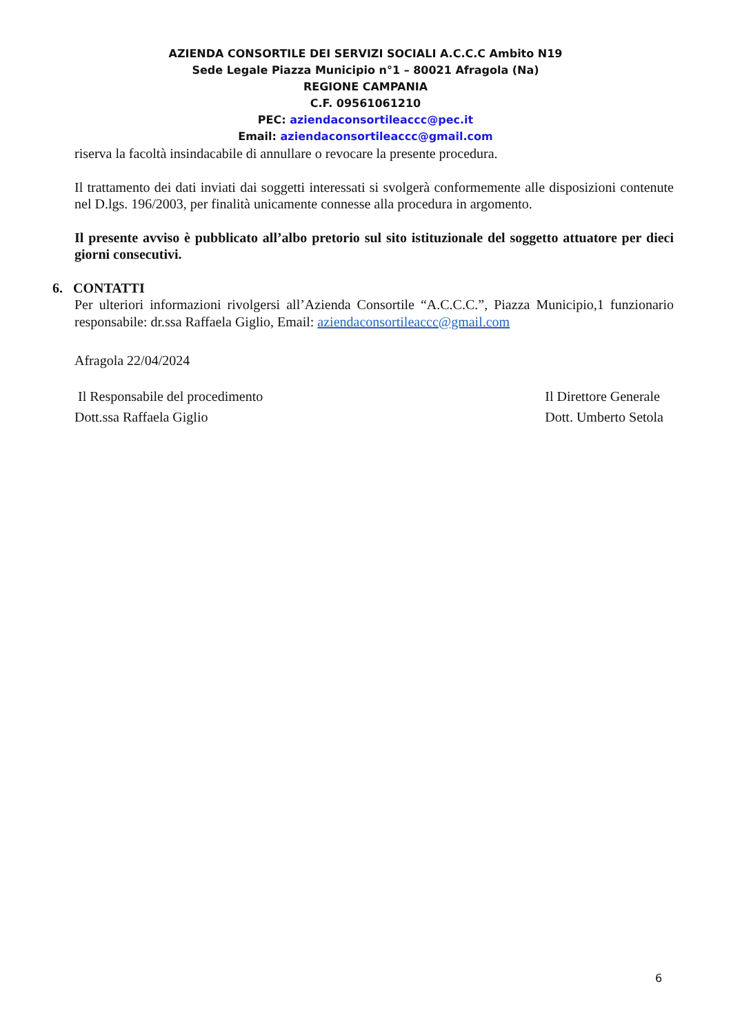AZIENDA CONSORTILE DEI SERVIZI SOCIALI A.C.C.C Ambito N19
Sede Legale Piazza Municipio n°1 – 80021 Afragola (Na)
REGIONE CAMPANIA
C.F. 09561061210
PEC: aziendaconsortileaccc@pec.it
Email: aziendaconsortileaccc@gmail.com
riserva la facoltà insindacabile di annullare o revocare la presente procedura.
Il trattamento dei dati inviati dai soggetti interessati si svolgerà conformemente alle disposizioni contenute nel D.lgs. 196/2003, per finalità unicamente connesse alla procedura in argomento.
Il presente avviso è pubblicato all’albo pretorio sul sito istituzionale del soggetto attuatore per dieci giorni consecutivi.
6. CONTATTI
Per ulteriori informazioni rivolgersi all’Azienda Consortile “A.C.C.C.”, Piazza Municipio,1 funzionario responsabile: dr.ssa Raffaela Giglio, Email: aziendaconsortileaccc@gmail.com
Afragola 22/04/2024
Il Responsabile del procedimento
Dott.ssa Raffaela Giglio
Il Direttore Generale
Dott. Umberto Setola
6